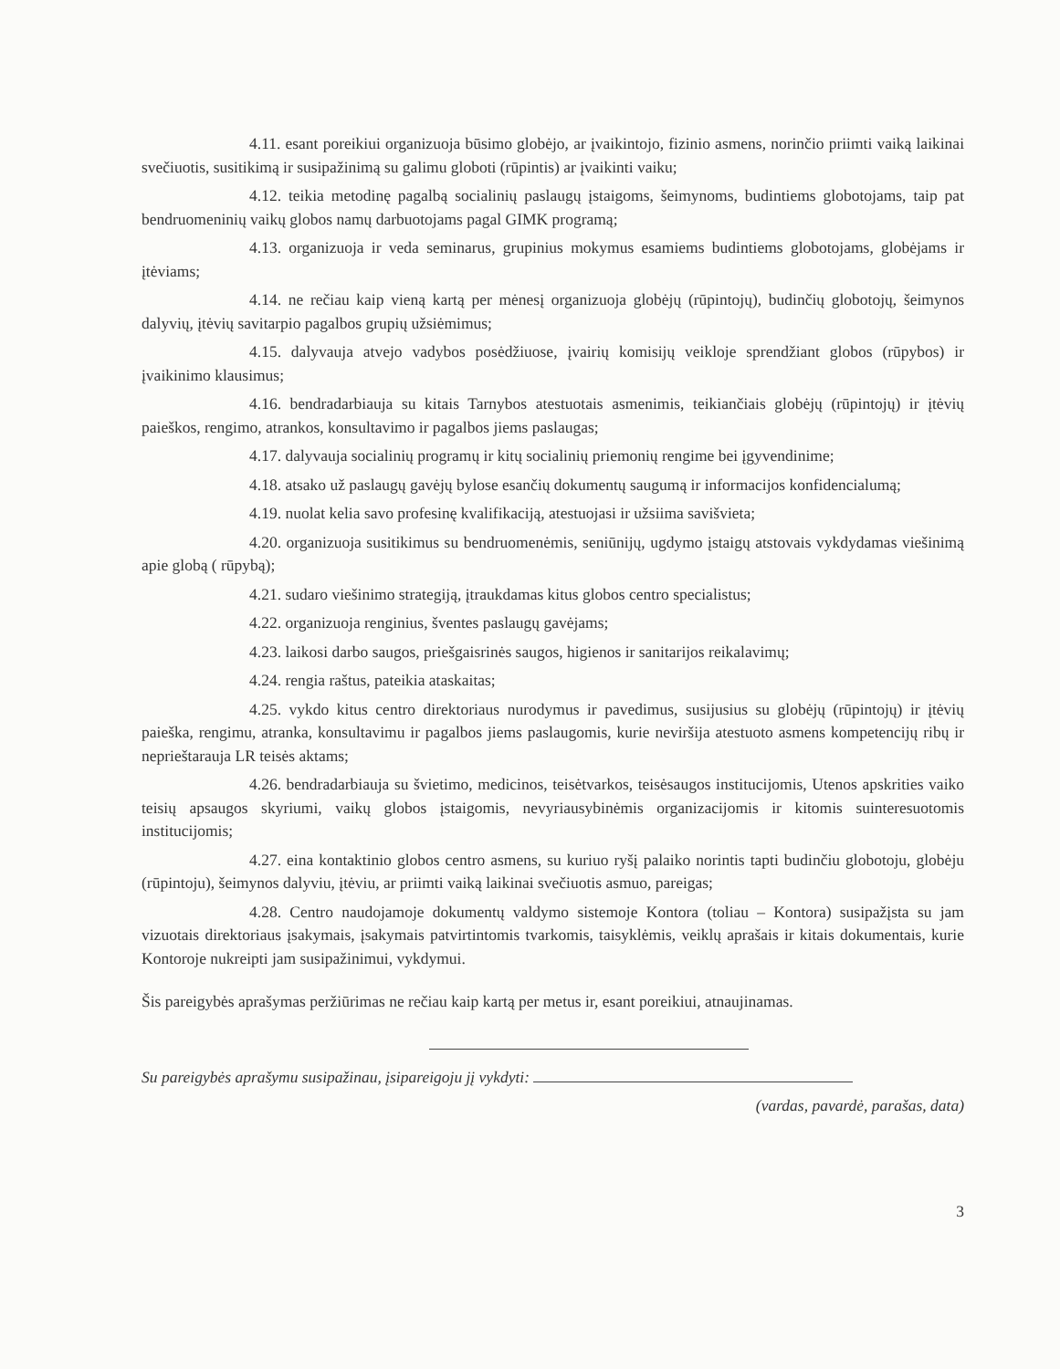4.11. esant poreikiui organizuoja būsimo globėjo, ar įvaikintojo, fizinio asmens, norinčio priimti vaiką laikinai svečiuotis, susitikimą ir susipažinimą su galimu globoti (rūpintis) ar įvaikinti vaiku;
4.12. teikia metodinę pagalbą socialinių paslaugų įstaigoms, šeimynoms, budintiems globotojams, taip pat bendruomeninių vaikų globos namų darbuotojams pagal GIMK programą;
4.13. organizuoja ir veda seminarus, grupinius mokymus esamiems budintiems globotojams, globėjams ir įtėviams;
4.14. ne rečiau kaip vieną kartą per mėnesį organizuoja globėjų (rūpintojų), budinčių globotojų, šeimynos dalyvių, įtėvių savitarpio pagalbos grupių užsiėmimus;
4.15. dalyvauja atvejo vadybos posėdžiuose, įvairių komisijų veikloje sprendžiant globos (rūpybos) ir įvaikinimo klausimus;
4.16. bendradarbiauja su kitais Tarnybos atestuotais asmenimis, teikiančiais globėjų (rūpintojų) ir įtėvių paieškos, rengimo, atrankos, konsultavimo ir pagalbos jiems paslaugas;
4.17. dalyvauja socialinių programų ir kitų socialinių priemonių rengime bei įgyvendinime;
4.18. atsako už paslaugų gavėjų bylose esančių dokumentų saugumą ir informacijos konfidencialumą;
4.19. nuolat kelia savo profesinę kvalifikaciją, atestuojasi ir užsiima savišvieta;
4.20. organizuoja susitikimus su bendruomenėmis, seniūnijų, ugdymo įstaigų atstovais vykdydamas viešinimą apie globą ( rūpybą);
4.21. sudaro viešinimo strategiją, įtraukdamas kitus globos centro specialistus;
4.22. organizuoja renginius, šventes paslaugų gavėjams;
4.23. laikosi darbo saugos, priešgaisrinės saugos, higienos ir sanitarijos reikalavimų;
4.24. rengia raštus, pateikia ataskaitas;
4.25. vykdo kitus centro direktoriaus nurodymus ir pavedimus, susijusius su globėjų (rūpintojų) ir įtėvių paieška, rengimu, atranka, konsultavimu ir pagalbos jiems paslaugomis, kurie neviršija atestuoto asmens kompetencijų ribų ir neprieštarauja LR teisės aktams;
4.26. bendradarbiauja su švietimo, medicinos, teisėtvarkos, teisėsaugos institucijomis, Utenos apskrities vaiko teisių apsaugos skyriumi, vaikų globos įstaigomis, nevyriausybinėmis organizacijomis ir kitomis suinteresuotomis institucijomis;
4.27. eina kontaktinio globos centro asmens, su kuriuo ryšį palaiko norintis tapti budinčiu globotoju, globėju (rūpintoju), šeimynos dalyviu, įtėviu, ar priimti vaiką laikinai svečiuotis asmuo, pareigas;
4.28. Centro naudojamoje dokumentų valdymo sistemoje Kontora (toliau – Kontora) susipažįsta su jam vizuotais direktoriaus įsakymais, įsakymais patvirtintomis tvarkomis, taisyklėmis, veiklų aprašais ir kitais dokumentais, kurie Kontoroje nukreipti jam susipažinimui, vykdymui.
Šis pareigybės aprašymas peržiūrimas ne rečiau kaip kartą per metus ir, esant poreikiui, atnaujinamas.
Su pareigybės aprašymu susipažinau, įsipareigoju jį vykdyti:
(vardas, pavardė, parašas, data)
3